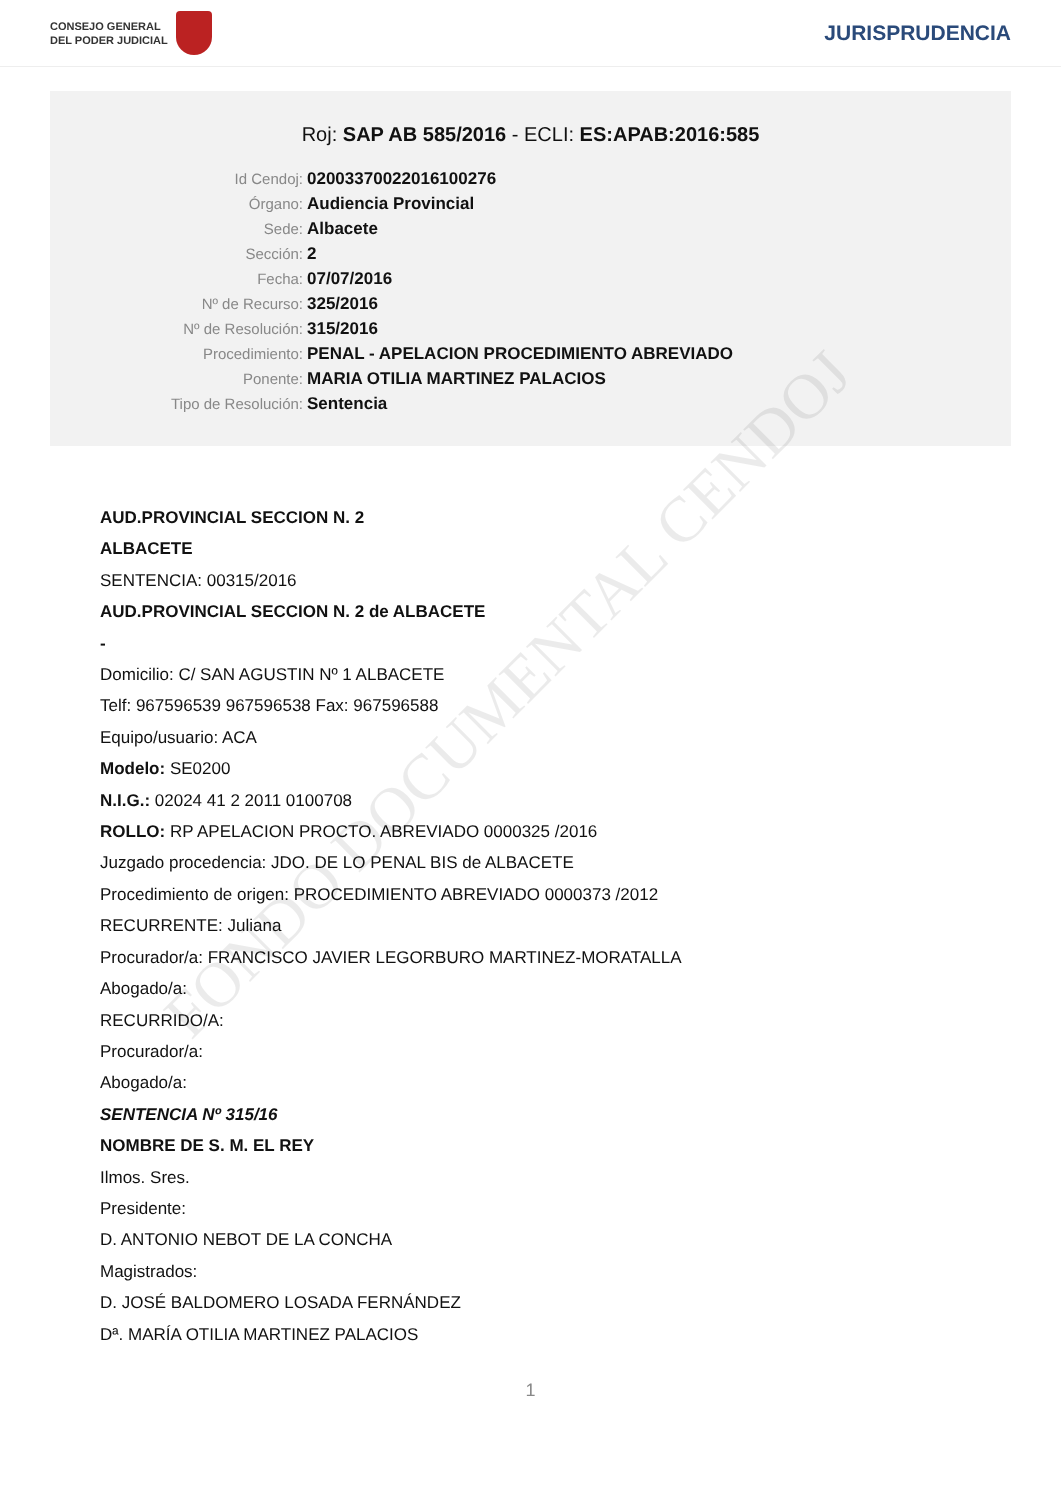CONSEJO GENERAL
DEL PODER JUDICIAL
JURISPRUDENCIA
Roj: SAP AB 585/2016 - ECLI: ES:APAB:2016:585
Id Cendoj: 02003370022016100276
Órgano: Audiencia Provincial
Sede: Albacete
Sección: 2
Fecha: 07/07/2016
Nº de Recurso: 325/2016
Nº de Resolución: 315/2016
Procedimiento: PENAL - APELACION PROCEDIMIENTO ABREVIADO
Ponente: MARIA OTILIA MARTINEZ PALACIOS
Tipo de Resolución: Sentencia
FONDO DOCUMENTAL CENDOJ
AUD.PROVINCIAL SECCION N. 2
ALBACETE
SENTENCIA: 00315/2016
AUD.PROVINCIAL SECCION N. 2 de ALBACETE
-
Domicilio: C/ SAN AGUSTIN Nº 1 ALBACETE
Telf: 967596539 967596538 Fax: 967596588
Equipo/usuario: ACA
Modelo: SE0200
N.I.G.: 02024 41 2 2011 0100708
ROLLO: RP APELACION PROCTO. ABREVIADO 0000325 /2016
Juzgado procedencia: JDO. DE LO PENAL BIS de ALBACETE
Procedimiento de origen: PROCEDIMIENTO ABREVIADO 0000373 /2012
RECURRENTE: Juliana
Procurador/a: FRANCISCO JAVIER LEGORBURO MARTINEZ-MORATALLA
Abogado/a:
RECURRIDO/A:
Procurador/a:
Abogado/a:
SENTENCIA Nº 315/16
NOMBRE DE S. M. EL REY
Ilmos. Sres.
Presidente:
D. ANTONIO NEBOT DE LA CONCHA
Magistrados:
D. JOSÉ BALDOMERO LOSADA FERNÁNDEZ
Dª. MARÍA OTILIA MARTINEZ PALACIOS
1